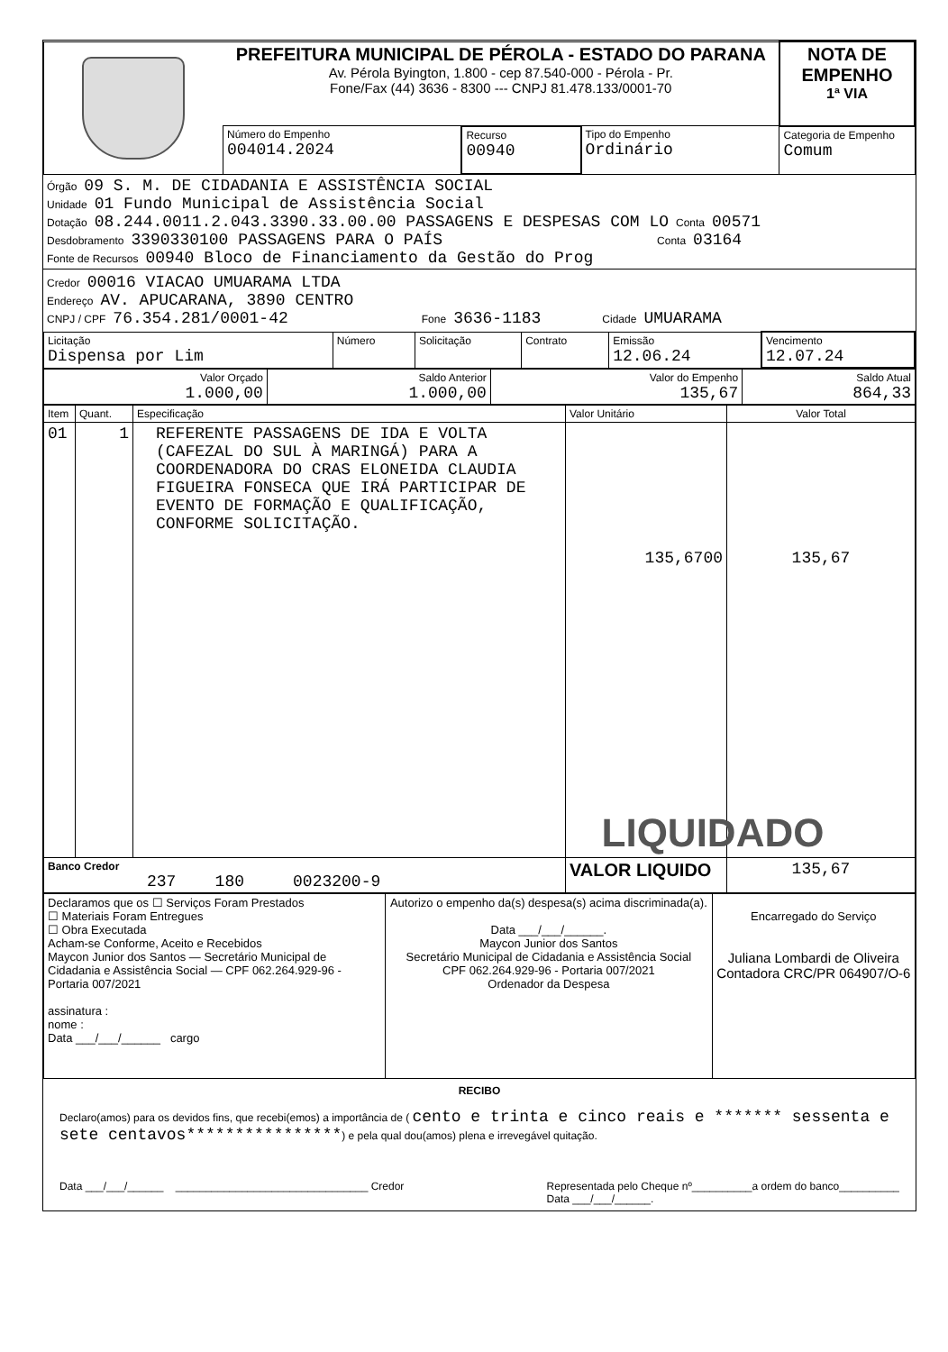| | PREFEITURA MUNICIPAL DE PÉROLA - ESTADO DO PARANA Av. Pérola Byington, 1.800 - cep 87.540-000 - Pérola - Pr. Fone/Fax (44) 3636 - 8300 --- CNPJ 81.478.133/0001-70 | | | | NOTA DE EMPENHO 1ª VIA |
| | Número do Empenho 004014.2024 | Recurso 00940 | Tipo do Empenho Ordinário | Categoria de Empenho Comum | |
Órgão 09 S. M. DE CIDADANIA E ASSISTÊNCIA SOCIAL
Unidade 01 Fundo Municipal de Assistência Social
Dotação 08.244.0011.2.043.3390.33.00.00 PASSAGENS E DESPESAS COM LO Conta 00571
Desdobramento 3390330100 PASSAGENS PARA O PAÍS Conta 03164
Fonte de Recursos 00940 Bloco de Financiamento da Gestão do Prog
Credor 00016 VIACAO UMUARAMA LTDA
Endereço AV. APUCARANA, 3890 CENTRO
CNPJ / CPF 76.354.281/0001-42 Fone 3636-1183 Cidade UMUARAMA
| Licitação Dispensa por Lim | Número | Solicitação | Contrato | Emissão 12.06.24 | Vencimento 12.07.24 |
| Valor Orçado 1.000,00 | Saldo Anterior 1.000,00 | Valor do Empenho 135,67 | Saldo Atual 864,33 |
| Item | Quant. | Especificação | Valor Unitário | Valor Total |
| --- | --- | --- | --- | --- |
| 01 | 1 | REFERENTE PASSAGENS DE IDA E VOLTA (CAFEZAL DO SUL À MARINGÁ) PARA A COORDENADORA DO CRAS ELONEIDA CLAUDIA FIGUEIRA FONSECA QUE IRÁ PARTICIPAR DE EVENTO DE FORMAÇÃO E QUALIFICAÇÃO, CONFORME SOLICITAÇÃO. | 135,6700 | 135,67 LIQUIDADO |
| Banco Credor 237 180 0023200-9 | | | VALOR LIQUIDO | 135,67 |
| Declaramos que os ☐ Serviços Foram Prestados ☐ Materiais Foram Entregues ☐ Obra Executada Acham-se Conforme, Aceito e Recebidos Maycon Junior dos Santos — Secretário Municipal de Cidadania e Assistência Social — CPF 062.264.929-96 - Portaria 007/2021 assinatura : nome : Data ___/___/______ cargo | Autorizo o empenho da(s) despesa(s) acima discriminada(a). Data ___/___/______. Maycon Junior dos Santos Secretário Municipal de Cidadania e Assistência Social CPF 062.264.929-96 - Portaria 007/2021 Ordenador da Despesa | Encarregado do Serviço Juliana Lombardi de Oliveira Contadora CRC/PR 064907/O-6 |
RECIBO
Declaro(amos) para os devidos fins, que recebi(emos) a importância de ( cento e trinta e cinco reais e ******* sessenta e sete centavos****************) e pela qual dou(amos) plena e irrevegável quitação.
Data ___/___/______ ________________________________ Credor Representada pelo Cheque nº__________a ordem do banco__________
Data ___/___/______.